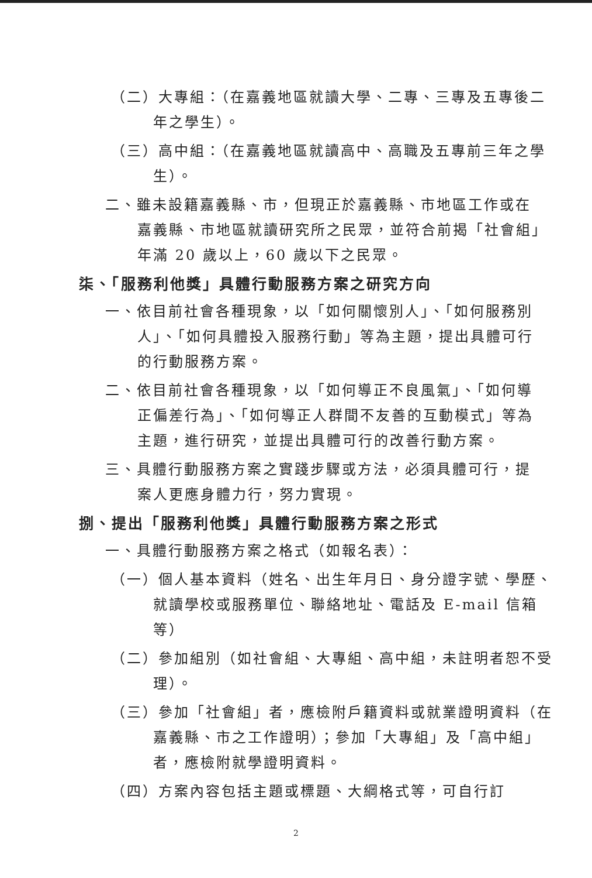（二）大專組：（在嘉義地區就讀大學、二專、三專及五專後二年之學生）。
（三）高中組：（在嘉義地區就讀高中、高職及五專前三年之學生）。
二、雖未設籍嘉義縣、市，但現正於嘉義縣、市地區工作或在嘉義縣、市地區就讀研究所之民眾，並符合前揭「社會組」年滿 20 歲以上，60 歲以下之民眾。
柒、「服務利他獎」具體行動服務方案之研究方向
一、依目前社會各種現象，以「如何關懷別人」、「如何服務別人」、「如何具體投入服務行動」等為主題，提出具體可行的行動服務方案。
二、依目前社會各種現象，以「如何導正不良風氣」、「如何導正偏差行為」、「如何導正人群間不友善的互動模式」等為主題，進行研究，並提出具體可行的改善行動方案。
三、具體行動服務方案之實踐步驟或方法，必須具體可行，提案人更應身體力行，努力實現。
捌、提出「服務利他獎」具體行動服務方案之形式
一、具體行動服務方案之格式（如報名表）：
（一）個人基本資料（姓名、出生年月日、身分證字號、學歷、就讀學校或服務單位、聯絡地址、電話及 E-mail 信箱等）
（二）參加組別（如社會組、大專組、高中組，未註明者恕不受理）。
（三）參加「社會組」者，應檢附戶籍資料或就業證明資料（在嘉義縣、市之工作證明）；參加「大專組」及「高中組」者，應檢附就學證明資料。
（四）方案內容包括主題或標題、大綱格式等，可自行訂
2